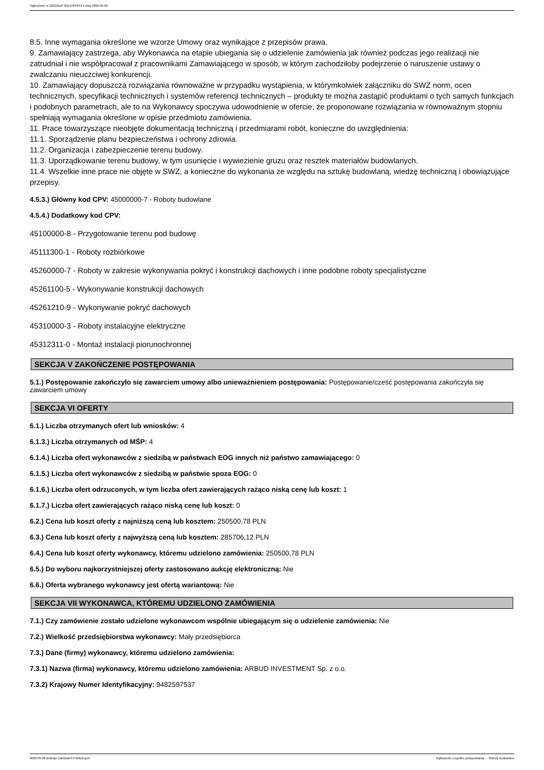Ogłoszenie nr 2022/BZP 00147844/01 z dnia 2022-05-06
8.5. Inne wymagania określone we wzorze Umowy oraz wynikające z przepisów prawa.
9. Zamawiający zastrzega, aby Wykonawca na etapie ubiegania się o udzielenie zamówienia jak również podczas jego realizacji nie zatrudniał i nie współpracował z pracownikami Zamawiającego w sposób, w którym zachodziłoby podejrzenie o naruszenie ustawy o zwalczaniu nieuczciwej konkurencji.
10. Zamawiający dopuszcza rozwiązania równoważne w przypadku wystąpienia, w którymkolwiek załączniku do SWZ norm, ocen technicznych, specyfikacji technicznych i systemów referencji technicznych – produkty te można zastąpić produktami o tych samych funkcjach i podobnych parametrach, ale to na Wykonawcy spoczywa udowodnienie w ofercie, że proponowane rozwiązania w równoważnym stopniu spełniają wymagania określone w opisie przedmiotu zamówienia.
11. Prace towarzyszące nieobjęte dokumentacją techniczną i przedmiarami robót, konieczne do uwzględnienia:
11.1. Sporządzenie planu bezpieczeństwa i ochrony zdrowia.
11.2. Organizacja i zabezpieczenie terenu budowy.
11.3. Uporządkowanie terenu budowy, w tym usunięcie i wywiezienie gruzu oraz resztek materiałów budowlanych.
11.4. Wszelkie inne prace nie objęte w SWZ, a konieczne do wykonania ze względu na sztukę budowlaną, wiedzę techniczną i obowiązujące przepisy.
4.5.3.) Główny kod CPV: 45000000-7 - Roboty budowlane
4.5.4.) Dodatkowy kod CPV:
45100000-8 - Przygotowanie terenu pod budowę
45111300-1 - Roboty rozbiórkowe
45260000-7 - Roboty w zakresie wykonywania pokryć i konstrukcji dachowych i inne podobne roboty specjalistyczne
45261100-5 - Wykonywanie konstrukcji dachowych
45261210-9 - Wykonywanie pokryć dachowych
45310000-3 - Roboty instalacyjne elektryczne
45312311-0 - Montaż instalacji piorunochronnej
SEKCJA V ZAKOŃCZENIE POSTĘPOWANIA
5.1.) Postępowanie zakończyło się zawarciem umowy albo unieważnieniem postępowania: Postępowanie/cześć postępowania zakończyła się zawarciem umowy
SEKCJA VI OFERTY
6.1.) Liczba otrzymanych ofert lub wniosków: 4
6.1.3.) Liczba otrzymanych od MŚP: 4
6.1.4.) Liczba ofert wykonawców z siedzibą w państwach EOG innych niż państwo zamawiającego: 0
6.1.5.) Liczba ofert wykonawców z siedzibą w państwie spoza EOG: 0
6.1.6.) Liczba ofert odrzuconych, w tym liczba ofert zawierających rażąco niską cenę lub koszt: 1
6.1.7.) Liczba ofert zawierających rażąco niską cenę lub koszt: 0
6.2.) Cena lub koszt oferty z najniższą ceną lub kosztem: 250500,78 PLN
6.3.) Cena lub koszt oferty z najwyższą ceną lub kosztem: 285706,12 PLN
6.4.) Cena lub koszt oferty wykonawcy, któremu udzielono zamówienia: 250500,78 PLN
6.5.) Do wyboru najkorzystniejszej oferty zastosowano aukcję elektroniczną: Nie
6.6.) Oferta wybranego wykonawcy jest ofertą wariantową: Nie
SEKCJA VII WYKONAWCA, KTÓREMU UDZIELONO ZAMÓWIENIA
7.1.) Czy zamówienie zostało udzielone wykonawcom wspólnie ubiegającym się o udzielenie zamówienia: Nie
7.2.) Wielkość przedsiębiorstwa wykonawcy: Mały przedsiębiorca
7.3.) Dane (firmy) wykonawcy, któremu udzielono zamówienia:
7.3.1) Nazwa (firma) wykonawcy, któremu udzielono zamówienia: ARBUD INVESTMENT Sp. z o.o.
7.3.2) Krajowy Numer Identyfikacyjny: 9482597537
2022-05-06 Biuletyn Zamówień Publicznych Ogłoszenie o wyniku postępowania - - Roboty budowlane